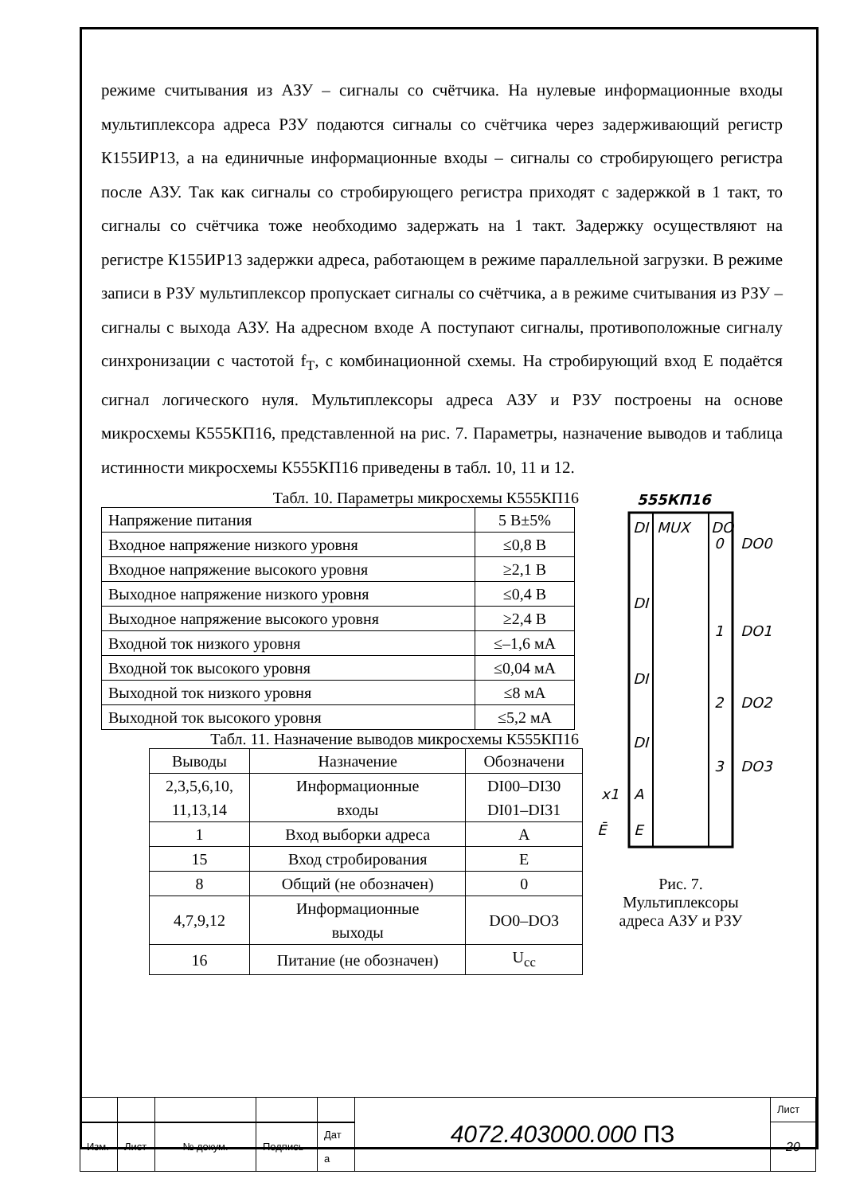режиме считывания из АЗУ – сигналы со счётчика. На нулевые информационные входы мультиплексора адреса РЗУ подаются сигналы со счётчика через задерживающий регистр К155ИР13, а на единичные информационные входы – сигналы со стробирующего регистра после АЗУ. Так как сигналы со стробирующего регистра приходят с задержкой в 1 такт, то сигналы со счётчика тоже необходимо задержать на 1 такт. Задержку осуществляют на регистре К155ИР13 задержки адреса, работающем в режиме параллельной загрузки. В режиме записи в РЗУ мультиплексор пропускает сигналы со счётчика, а в режиме считывания из РЗУ – сигналы с выхода АЗУ. На адресном входе А поступают сигналы, противоположные сигналу синхронизации с частотой f<sub>T</sub>, с комбинационной схемы. На стробирующий вход Е подаётся сигнал логического нуля. Мультиплексоры адреса АЗУ и РЗУ построены на основе микросхемы К555КП16, представленной на рис. 7. Параметры, назначение выводов и таблица истинности микросхемы К555КП16 приведены в табл. 10, 11 и 12.
Табл. 10. Параметры микросхемы К555КП16
| Напряжение питания | 5 В±5% |
| Входное напряжение низкого уровня | ≤0,8 В |
| Входное напряжение высокого уровня | ≥2,1 В |
| Выходное напряжение низкого уровня | ≤0,4 В |
| Выходное напряжение высокого уровня | ≥2,4 В |
| Входной ток низкого уровня | ≤–1,6 мА |
| Входной ток высокого уровня | ≤0,04 мА |
| Выходной ток низкого уровня | ≤8 мА |
| Выходной ток высокого уровня | ≤5,2 мА |
Табл. 11. Назначение выводов микросхемы К555КП16
| Выводы | Назначение | Обозначени |
| --- | --- | --- |
| 2,3,5,6,10, 11,13,14 | Информационные входы | DI00–DI30 DI01–DI31 |
| 1 | Вход выборки адреса | A |
| 15 | Вход стробирования | E |
| 8 | Общий (не обозначен) | 0 |
| 4,7,9,12 | Информационные выходы | DO0–DO3 |
| 16 | Питание (не обозначен) | U<sub>cc</sub> |
555КП16
MUX
DO
DI
DI
DI
DI
0
1
2
3
A
E
DO0
DO1
DO2
DO3
x1
Ē
Рис. 7.
Мультиплексоры
адреса АЗУ и РЗУ
| | | | | | 4072.403000.000 ПЗ | Лист |
| | | | | | | 20 |
| Изм. | Лист | № докум. | Подпись | Дат а | | |